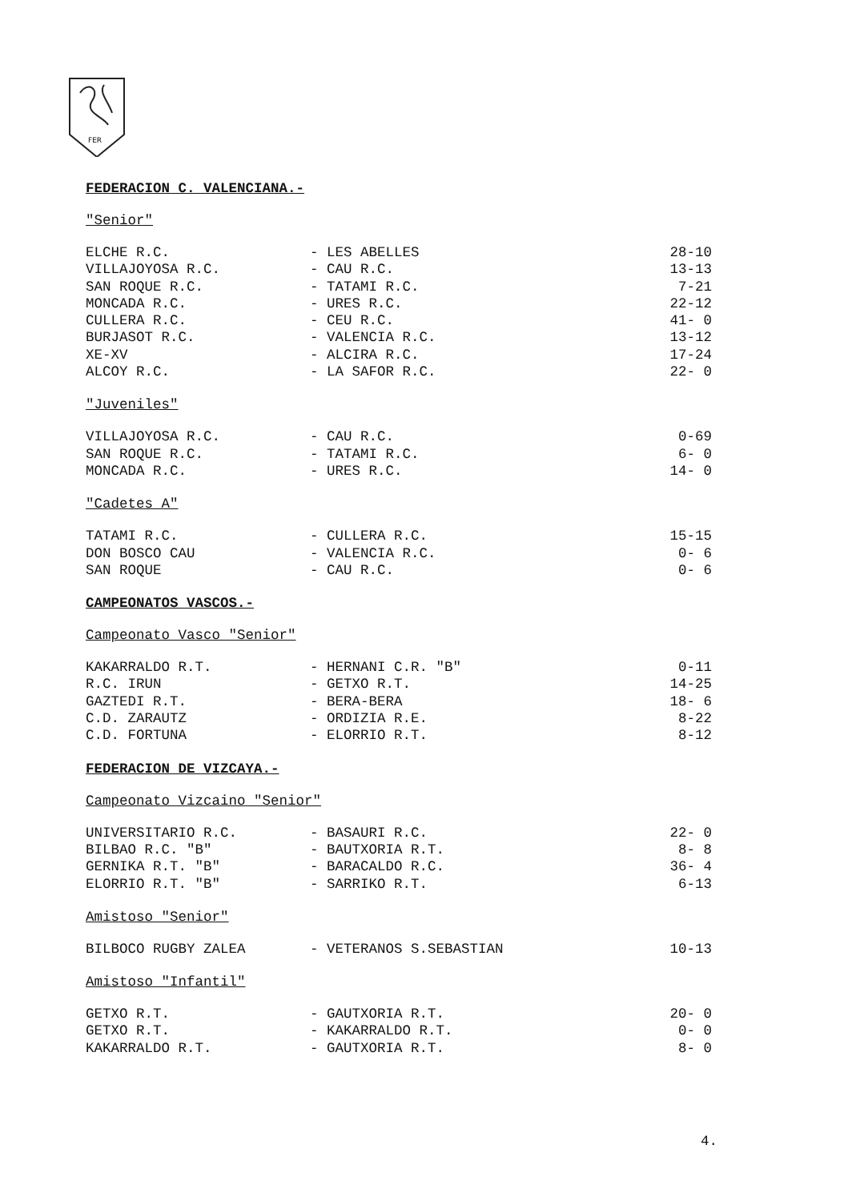FER
FEDERACION C. VALENCIANA.-
"Senior"
| ELCHE R.C. | - LES ABELLES | 28-10 |
| VILLAJOYOSA R.C. | - CAU R.C. | 13-13 |
| SAN ROQUE R.C. | - TATAMI R.C. | 7-21 |
| MONCADA R.C. | - URES R.C. | 22-12 |
| CULLERA R.C. | - CEU R.C. | 41- 0 |
| BURJASOT R.C. | - VALENCIA R.C. | 13-12 |
| XE-XV | - ALCIRA R.C. | 17-24 |
| ALCOY R.C. | - LA SAFOR R.C. | 22- 0 |
"Juveniles"
| VILLAJOYOSA R.C. | - CAU R.C. | 0-69 |
| SAN ROQUE R.C. | - TATAMI R.C. | 6- 0 |
| MONCADA R.C. | - URES R.C. | 14- 0 |
"Cadetes A"
| TATAMI R.C. | - CULLERA R.C. | 15-15 |
| DON BOSCO CAU | - VALENCIA R.C. | 0- 6 |
| SAN ROQUE | - CAU R.C. | 0- 6 |
CAMPEONATOS VASCOS.-
Campeonato Vasco "Senior"
| KAKARRALDO R.T. | - HERNANI C.R. "B" | 0-11 |
| R.C. IRUN | - GETXO R.T. | 14-25 |
| GAZTEDI R.T. | - BERA-BERA | 18- 6 |
| C.D. ZARAUTZ | - ORDIZIA R.E. | 8-22 |
| C.D. FORTUNA | - ELORRIO R.T. | 8-12 |
FEDERACION DE VIZCAYA.-
Campeonato Vizcaino "Senior"
| UNIVERSITARIO R.C. | - BASAURI R.C. | 22- 0 |
| BILBAO R.C. "B" | - BAUTXORIA R.T. | 8- 8 |
| GERNIKA R.T. "B" | - BARACALDO R.C. | 36- 4 |
| ELORRIO R.T. "B" | - SARRIKO R.T. | 6-13 |
Amistoso "Senior"
| BILBOCO RUGBY ZALEA | - VETERANOS S.SEBASTIAN | 10-13 |
Amistoso "Infantil"
| GETXO R.T. | - GAUTXORIA R.T. | 20- 0 |
| GETXO R.T. | - KAKARRALDO R.T. | 0- 0 |
| KAKARRALDO R.T. | - GAUTXORIA R.T. | 8- 0 |
4.